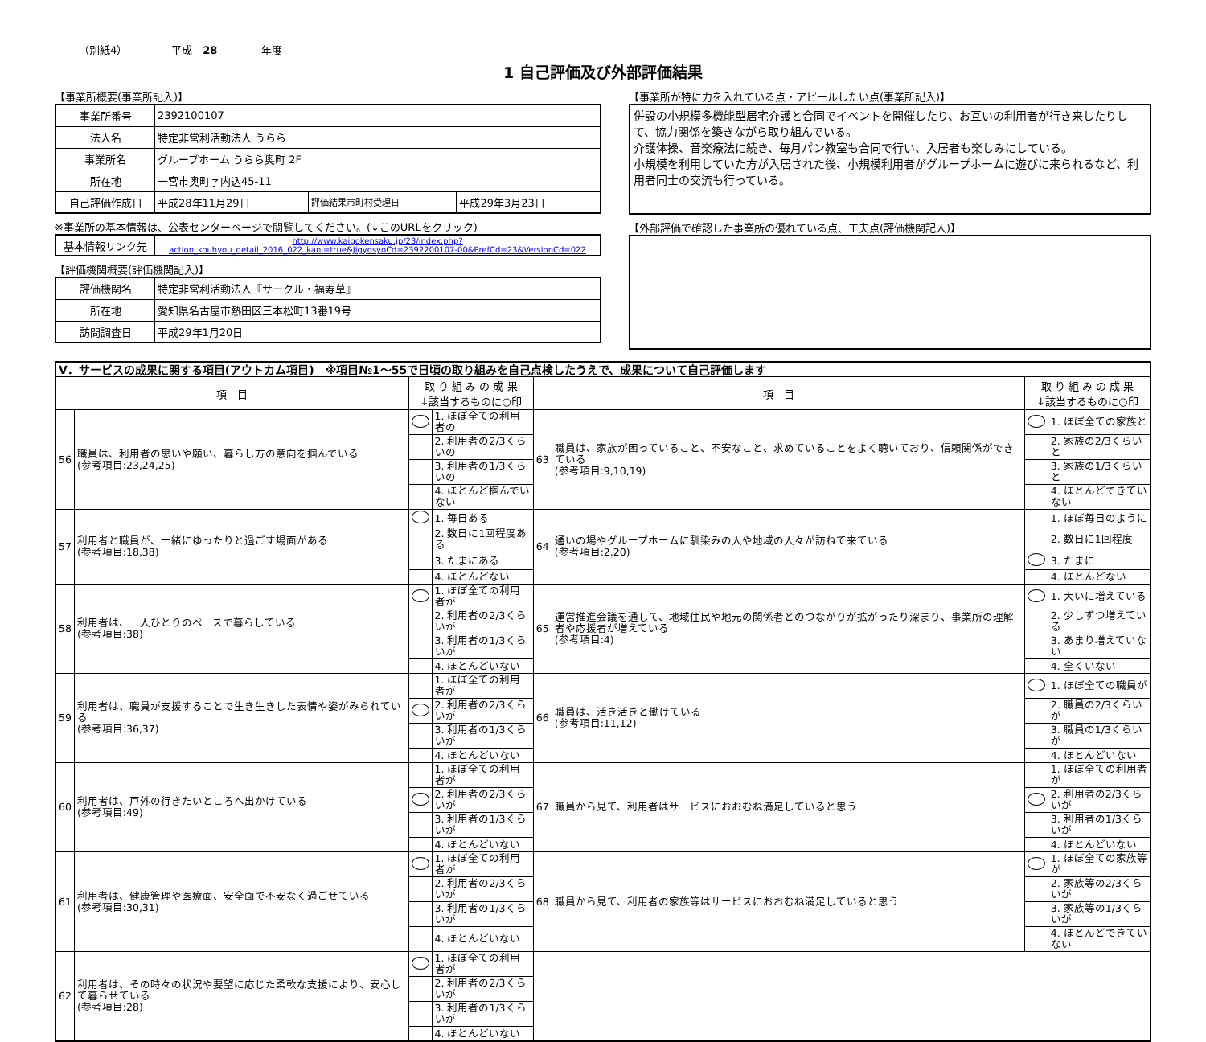（別紙4） 平成　28 年度
1 自己評価及び外部評価結果
【事業所概要(事業所記入)】
| 事業所番号 | 2392100107 | | |
| 法人名 | 特定非営利活動法人 うらら | | |
| 事業所名 | グループホーム うらら奥町 2F | | |
| 所在地 | 一宮市奥町字内込45-11 | | |
| 自己評価作成日 | 平成28年11月29日 | 評価結果市町村受理日 | 平成29年3月23日 |
※事業所の基本情報は、公表センターページで閲覧してください。(↓このURLをクリック)
| 基本情報リンク先 | http://www.kaigokensaku.jp/23/index.php?action_kouhyou_detail_2016_022_kani=true&JigyosyoCd=2392200107-00&PrefCd=23&VersionCd=022 |
【評価機関概要(評価機関記入)】
| 評価機関名 | 特定非営利活動法人『サークル・福寿草』 |
| 所在地 | 愛知県名古屋市熱田区三本松町13番19号 |
| 訪問調査日 | 平成29年1月20日 |
【事業所が特に力を入れている点・アピールしたい点(事業所記入)】
併設の小規模多機能型居宅介護と合同でイベントを開催したり、お互いの利用者が行き来したりして、協力関係を築きながら取り組んでいる。
介護体操、音楽療法に続き、毎月パン教室も合同で行い、入居者も楽しみにしている。
小規模を利用していた方が入居された後、小規模利用者がグループホームに遊びに来られるなど、利用者同士の交流も行っている。
【外部評価で確認した事業所の優れている点、工夫点(評価機関記入)】
| Ⅴ．サービスの成果に関する項目(アウトカム項目) ※項目№1～55で日頃の取り組みを自己点検したうえで、成果について自己評価します | | | | | | | |
| 項 目 | | 取 り 組 み の 成 果 ↓該当するものに○印 | | 項 目 | | 取 り 組 み の 成 果 ↓該当するものに○印 | |
| 56 | 職員は、利用者の思いや願い、暮らし方の意向を掴んでいる (参考項目:23,24,25) | | 1. ほぼ全ての利用者の | 63 | 職員は、家族が困っていること、不安なこと、求めていることをよく聴いており、信頼関係ができている (参考項目:9,10,19) | | 1. ほぼ全ての家族と |
| | | | 2. 利用者の2/3くらいの | | | | 2. 家族の2/3くらいと |
| | | | 3. 利用者の1/3くらいの | | | | 3. 家族の1/3くらいと |
| | | | 4. ほとんど掴んでいない | | | | 4. ほとんどできていない |
| 57 | 利用者と職員が、一緒にゆったりと過ごす場面がある (参考項目:18,38) | | 1. 毎日ある | 64 | 通いの場やグループホームに馴染みの人や地域の人々が訪ねて来ている (参考項目:2,20) | | 1. ほぼ毎日のように |
| | | | 2. 数日に1回程度ある | | | | 2. 数日に1回程度 |
| | | | 3. たまにある | | | | 3. たまに |
| | | | 4. ほとんどない | | | | 4. ほとんどない |
| 58 | 利用者は、一人ひとりのペースで暮らしている (参考項目:38) | | 1. ほぼ全ての利用者が | 65 | 運営推進会議を通して、地域住民や地元の関係者とのつながりが拡がったり深まり、事業所の理解者や応援者が増えている (参考項目:4) | | 1. 大いに増えている |
| | | | 2. 利用者の2/3くらいが | | | | 2. 少しずつ増えている |
| | | | 3. 利用者の1/3くらいが | | | | 3. あまり増えていない |
| | | | 4. ほとんどいない | | | | 4. 全くいない |
| 59 | 利用者は、職員が支援することで生き生きした表情や姿がみられている (参考項目:36,37) | | 1. ほぼ全ての利用者が | 66 | 職員は、活き活きと働けている (参考項目:11,12) | | 1. ほぼ全ての職員が |
| | | | 2. 利用者の2/3くらいが | | | | 2. 職員の2/3くらいが |
| | | | 3. 利用者の1/3くらいが | | | | 3. 職員の1/3くらいが |
| | | | 4. ほとんどいない | | | | 4. ほとんどいない |
| 60 | 利用者は、戸外の行きたいところへ出かけている (参考項目:49) | | 1. ほぼ全ての利用者が | 67 | 職員から見て、利用者はサービスにおおむね満足していると思う | | 1. ほぼ全ての利用者が |
| | | | 2. 利用者の2/3くらいが | | | | 2. 利用者の2/3くらいが |
| | | | 3. 利用者の1/3くらいが | | | | 3. 利用者の1/3くらいが |
| | | | 4. ほとんどいない | | | | 4. ほとんどいない |
| 61 | 利用者は、健康管理や医療面、安全面で不安なく過ごせている (参考項目:30,31) | | 1. ほぼ全ての利用者が | 68 | 職員から見て、利用者の家族等はサービスにおおむね満足していると思う | | 1. ほぼ全ての家族等が |
| | | | 2. 利用者の2/3くらいが | | | | 2. 家族等の2/3くらいが |
| | | | 3. 利用者の1/3くらいが | | | | 3. 家族等の1/3くらいが |
| | | | 4. ほとんどいない | | | | 4. ほとんどできていない |
| 62 | 利用者は、その時々の状況や要望に応じた柔軟な支援により、安心して暮らせている (参考項目:28) | | 1. ほぼ全ての利用者が | | | | |
| | | | 2. 利用者の2/3くらいが | | | | |
| | | | 3. 利用者の1/3くらいが | | | | |
| | | | 4. ほとんどいない | | | | |